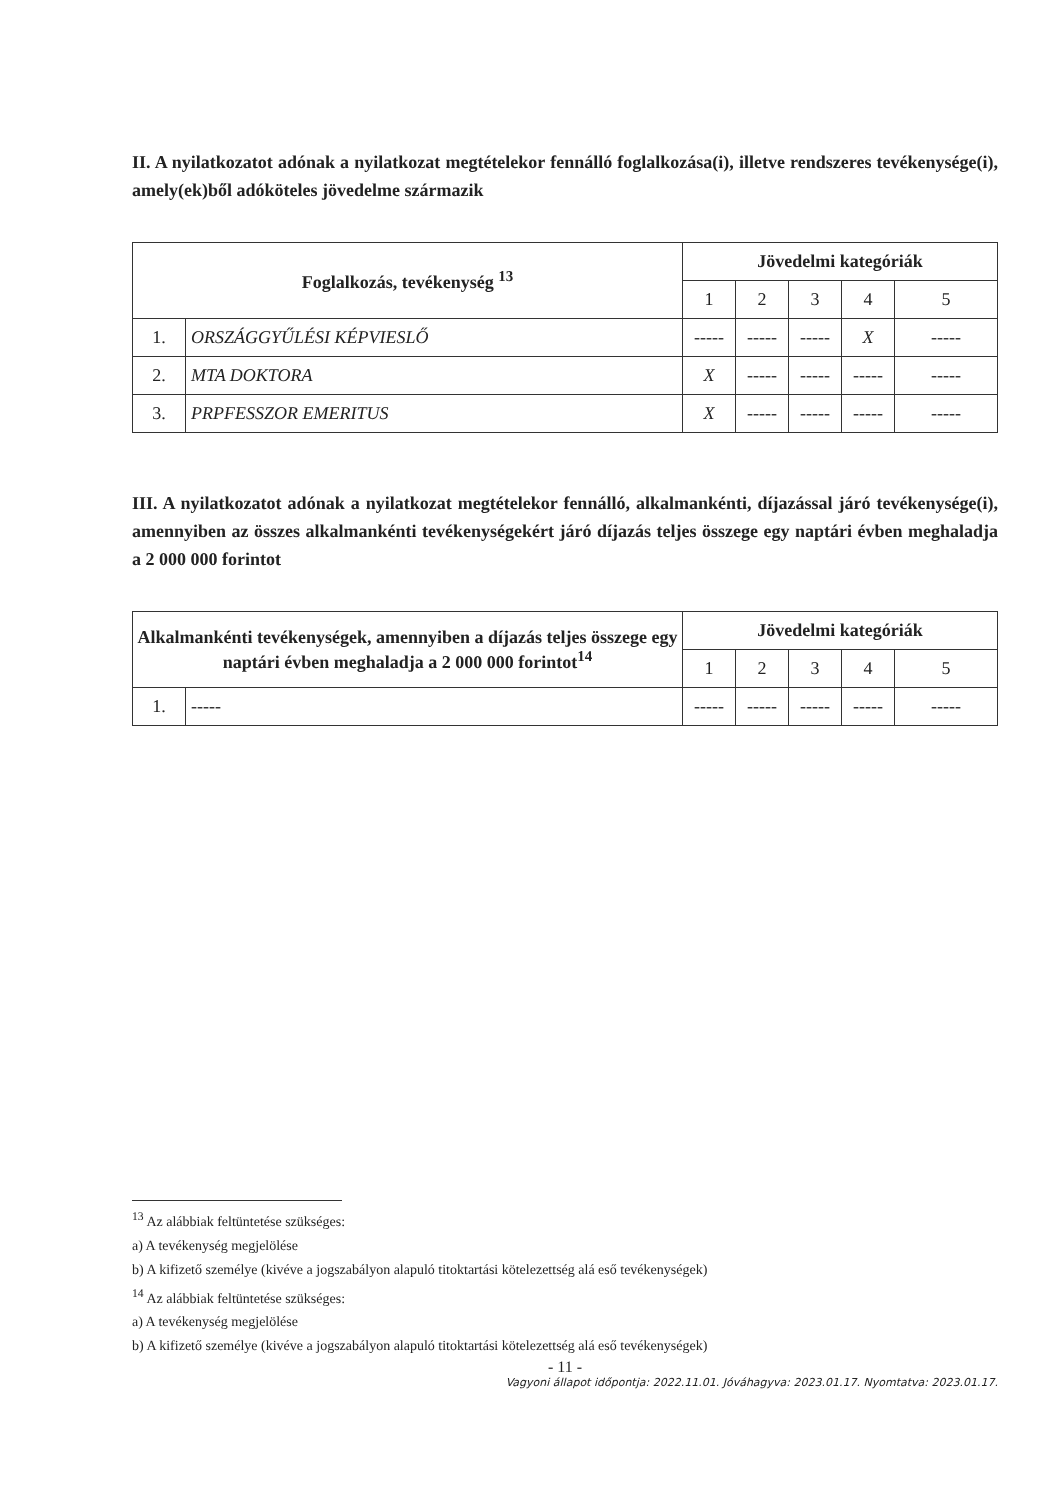II. A nyilatkozatot adónak a nyilatkozat megtételekor fennálló foglalkozása(i), illetve rendszeres tevékenysége(i), amely(ek)ből adóköteles jövedelme származik
| Foglalkozás, tevékenység <sup>13</sup> | | Jövedelmi kategóriák | | | | |
| --- | --- | --- | --- | --- | --- | --- |
| | | 1 | 2 | 3 | 4 | 5 |
| 1. | ORSZÁGGYŰLÉSI KÉPVIESLŐ | ----- | ----- | ----- | X | ----- |
| 2. | MTA DOKTORA | X | ----- | ----- | ----- | ----- |
| 3. | PRPFESSZOR EMERITUS | X | ----- | ----- | ----- | ----- |
III. A nyilatkozatot adónak a nyilatkozat megtételekor fennálló, alkalmankénti, díjazással járó tevékenysége(i), amennyiben az összes alkalmankénti tevékenységekért járó díjazás teljes összege egy naptári évben meghaladja a 2 000 000 forintot
| Alkalmankénti tevékenységek, amennyiben a díjazás teljes összege egy naptári évben meghaladja a 2 000 000 forintot<sup>14</sup> | | Jövedelmi kategóriák | | | | |
| --- | --- | --- | --- | --- | --- | --- |
| | | 1 | 2 | 3 | 4 | 5 |
| 1. | ----- | ----- | ----- | ----- | ----- | ----- |
<sup>13</sup> Az alábbiak feltüntetése szükséges:
a) A tevékenység megjelölése
b) A kifizető személye (kivéve a jogszabályon alapuló titoktartási kötelezettség alá eső tevékenységek)
<sup>14</sup> Az alábbiak feltüntetése szükséges:
a) A tevékenység megjelölése
b) A kifizető személye (kivéve a jogszabályon alapuló titoktartási kötelezettség alá eső tevékenységek)
- 11 -
Vagyoni állapot időpontja: 2022.11.01. Jóváhagyva: 2023.01.17. Nyomtatva: 2023.01.17.